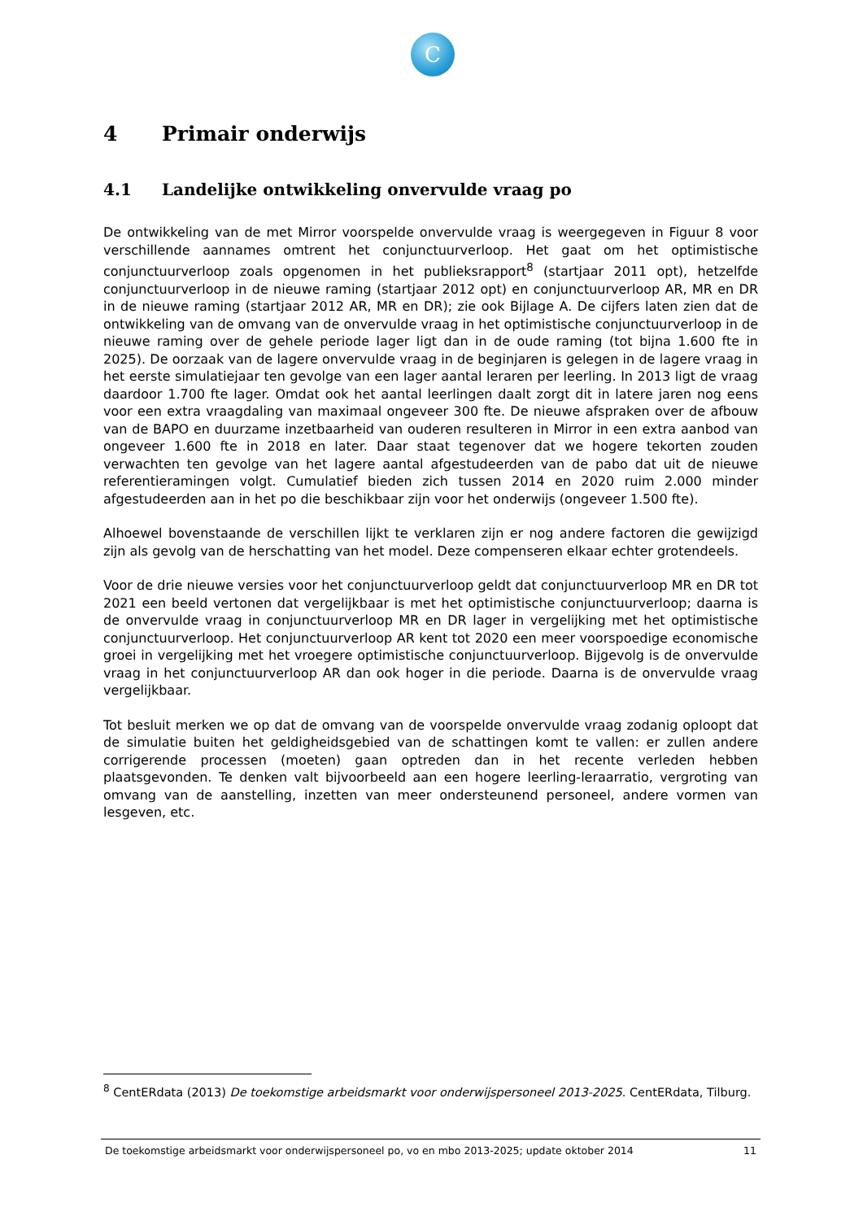C
4 Primair onderwijs
4.1 Landelijke ontwikkeling onvervulde vraag po
De ontwikkeling van de met Mirror voorspelde onvervulde vraag is weergegeven in Figuur 8 voor verschillende aannames omtrent het conjunctuurverloop. Het gaat om het optimistische conjunctuurverloop zoals opgenomen in het publieksrapport<sup>8</sup> (startjaar 2011 opt), hetzelfde conjunctuurverloop in de nieuwe raming (startjaar 2012 opt) en conjunctuurverloop AR, MR en DR in de nieuwe raming (startjaar 2012 AR, MR en DR); zie ook Bijlage A. De cijfers laten zien dat de ontwikkeling van de omvang van de onvervulde vraag in het optimistische conjunctuurverloop in de nieuwe raming over de gehele periode lager ligt dan in de oude raming (tot bijna 1.600 fte in 2025). De oorzaak van de lagere onvervulde vraag in de beginjaren is gelegen in de lagere vraag in het eerste simulatiejaar ten gevolge van een lager aantal leraren per leerling. In 2013 ligt de vraag daardoor 1.700 fte lager. Omdat ook het aantal leerlingen daalt zorgt dit in latere jaren nog eens voor een extra vraagdaling van maximaal ongeveer 300 fte. De nieuwe afspraken over de afbouw van de BAPO en duurzame inzetbaarheid van ouderen resulteren in Mirror in een extra aanbod van ongeveer 1.600 fte in 2018 en later. Daar staat tegenover dat we hogere tekorten zouden verwachten ten gevolge van het lagere aantal afgestudeerden van de pabo dat uit de nieuwe referentieramingen volgt. Cumulatief bieden zich tussen 2014 en 2020 ruim 2.000 minder afgestudeerden aan in het po die beschikbaar zijn voor het onderwijs (ongeveer 1.500 fte).
Alhoewel bovenstaande de verschillen lijkt te verklaren zijn er nog andere factoren die gewijzigd zijn als gevolg van de herschatting van het model. Deze compenseren elkaar echter grotendeels.
Voor de drie nieuwe versies voor het conjunctuurverloop geldt dat conjunctuurverloop MR en DR tot 2021 een beeld vertonen dat vergelijkbaar is met het optimistische conjunctuurverloop; daarna is de onvervulde vraag in conjunctuurverloop MR en DR lager in vergelijking met het optimistische conjunctuurverloop. Het conjunctuurverloop AR kent tot 2020 een meer voorspoedige economische groei in vergelijking met het vroegere optimistische conjunctuurverloop. Bijgevolg is de onvervulde vraag in het conjunctuurverloop AR dan ook hoger in die periode. Daarna is de onvervulde vraag vergelijkbaar.
Tot besluit merken we op dat de omvang van de voorspelde onvervulde vraag zodanig oploopt dat de simulatie buiten het geldigheidsgebied van de schattingen komt te vallen: er zullen andere corrigerende processen (moeten) gaan optreden dan in het recente verleden hebben plaatsgevonden. Te denken valt bijvoorbeeld aan een hogere leerling-leraarratio, vergroting van omvang van de aanstelling, inzetten van meer ondersteunend personeel, andere vormen van lesgeven, etc.
<sup>8</sup> CentERdata (2013) De toekomstige arbeidsmarkt voor onderwijspersoneel 2013-2025. CentERdata, Tilburg.
De toekomstige arbeidsmarkt voor onderwijspersoneel po, vo en mbo 2013-2025; update oktober 2014 11